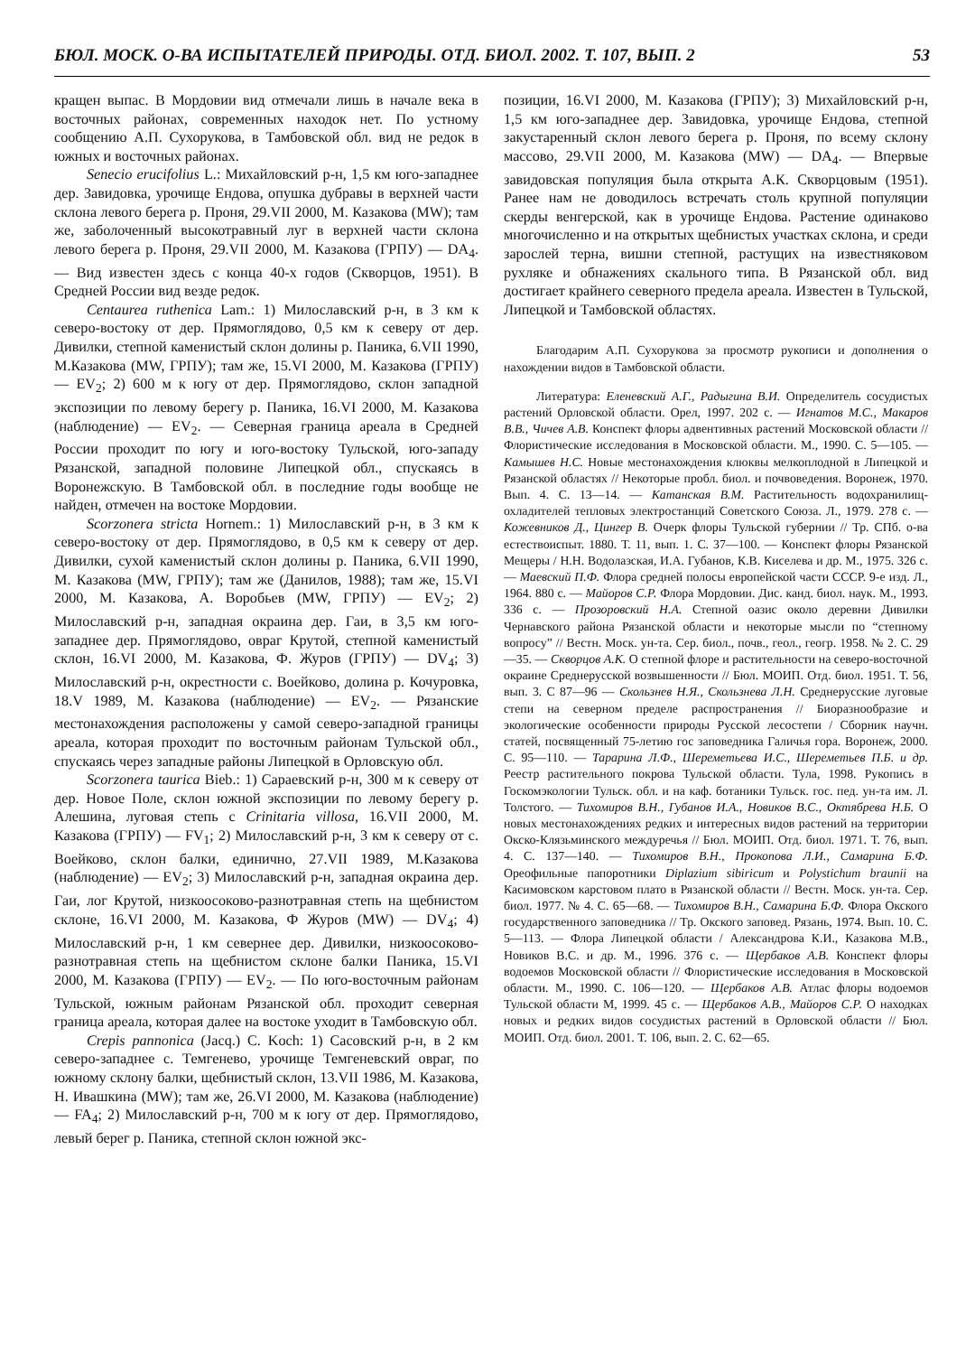БЮЛ. МОСК. О-ВА ИСПЫТАТЕЛЕЙ ПРИРОДЫ. ОТД. БИОЛ. 2002. Т. 107, ВЫП. 2 53
кращен выпас. В Мордовии вид отмечали лишь в начале века в восточных районах, современных находок нет. По устному сообщению А.П. Сухорукова, в Тамбовской обл. вид не редок в южных и восточных районах.
Senecio erucifolius L.: Михайловский р-н, 1,5 км юго-западнее дер. Завидовка, урочище Ендова, опушка дубравы в верхней части склона левого берега р. Проня, 29.VII 2000, М. Казакова (MW); там же, заболоченный высокотравный луг в верхней части склона левого берега р. Проня, 29.VII 2000, М. Казакова (ГРПУ) — DA<sub>4</sub>. — Вид известен здесь с конца 40-х годов (Скворцов, 1951). В Средней России вид везде редок.
Centaurea ruthenica Lam.: 1) Милославский р-н, в 3 км к северо-востоку от дер. Прямоглядово, 0,5 км к северу от дер. Дивилки, степной каменистый склон долины р. Паника, 6.VII 1990, М.Казакова (MW, ГРПУ); там же, 15.VI 2000, М. Казакова (ГРПУ) — EV<sub>2</sub>; 2) 600 м к югу от дер. Прямоглядово, склон западной экспозиции по левому берегу р. Паника, 16.VI 2000, М. Казакова (наблюдение) — EV<sub>2</sub>. — Северная граница ареала в Средней России проходит по югу и юго-востоку Тульской, юго-западу Рязанской, западной половине Липецкой обл., спускаясь в Воронежскую. В Тамбовской обл. в последние годы вообще не найден, отмечен на востоке Мордовии.
Scorzonera stricta Hornem.: 1) Милославский р-н, в 3 км к северо-востоку от дер. Прямоглядово, в 0,5 км к северу от дер. Дивилки, сухой каменистый склон долины р. Паника, 6.VII 1990, М. Казакова (MW, ГРПУ); там же (Данилов, 1988); там же, 15.VI 2000, М. Казакова, А. Воробьев (MW, ГРПУ) — EV<sub>2</sub>; 2) Милославский р-н, западная окраина дер. Гаи, в 3,5 км юго-западнее дер. Прямоглядово, овраг Крутой, степной каменистый склон, 16.VI 2000, М. Казакова, Ф. Журов (ГРПУ) — DV<sub>4</sub>; 3) Милославский р-н, окрестности с. Воейково, долина р. Кочуровка, 18.V 1989, М. Казакова (наблюдение) — EV<sub>2</sub>. — Рязанские местонахождения расположены у самой северо-западной границы ареала, которая проходит по восточным районам Тульской обл., спускаясь через западные районы Липецкой в Орловскую обл.
Scorzonera taurica Bieb.: 1) Сараевский р-н, 300 м к северу от дер. Новое Поле, склон южной экспозиции по левому берегу р. Алешина, луговая степь с Crinitaria villosa, 16.VII 2000, М. Казакова (ГРПУ) — FV<sub>1</sub>; 2) Милославский р-н, 3 км к северу от с. Воейково, склон балки, единично, 27.VII 1989, М.Казакова (наблюдение) — EV<sub>2</sub>; 3) Милославский р-н, западная окраина дер. Гаи, лог Крутой, низкоосоково-разнотравная степь на щебнистом склоне, 16.VI 2000, М. Казакова, Ф Журов (MW) — DV<sub>4</sub>; 4) Милославский р-н, 1 км севернее дер. Дивилки, низкоосоково-разнотравная степь на щебнистом склоне балки Паника, 15.VI 2000, М. Казакова (ГРПУ) — EV<sub>2</sub>. — По юго-восточным районам Тульской, южным районам Рязанской обл. проходит северная граница ареала, которая далее на востоке уходит в Тамбовскую обл.
Crepis pannonica (Jacq.) C. Koch: 1) Сасовский р-н, в 2 км северо-западнее с. Темгенево, урочище Темгеневский овраг, по южному склону балки, щебнистый склон, 13.VII 1986, М. Казакова, Н. Ивашкина (MW); там же, 26.VI 2000, М. Казакова (наблюдение) — FA<sub>4</sub>; 2) Милославский р-н, 700 м к югу от дер. Прямоглядово, левый берег р. Паника, степной склон южной экс-
позиции, 16.VI 2000, М. Казакова (ГРПУ); 3) Михайловский р-н, 1,5 км юго-западнее дер. Завидовка, урочище Ендова, степной закустаренный склон левого берега р. Проня, по всему склону массово, 29.VII 2000, М. Казакова (MW) — DA<sub>4</sub>. — Впервые завидовская популяция была открыта А.К. Скворцовым (1951). Ранее нам не доводилось встречать столь крупной популяции скерды венгерской, как в урочище Ендова. Растение одинаково многочисленно и на открытых щебнистых участках склона, и среди зарослей терна, вишни степной, растущих на известняковом рухляке и обнажениях скального типа. В Рязанской обл. вид достигает крайнего северного предела ареала. Известен в Тульской, Липецкой и Тамбовской областях.
Благодарим А.П. Сухорукова за просмотр рукописи и дополнения о нахождении видов в Тамбовской области.
Литература: Еленевский А.Г., Радыгина В.И. Определитель сосудистых растений Орловской области. Орел, 1997. 202 с. — Игнатов М.С., Макаров В.В., Чичев А.В. Конспект флоры адвентивных растений Московской области // Флористические исследования в Московской области. М., 1990. С. 5—105. — Камышев Н.С. Новые местонахождения клюквы мелкоплодной в Липецкой и Рязанской областях // Некоторые пробл. биол. и почвоведения. Воронеж, 1970. Вып. 4. С. 13—14. — Катанская В.М. Растительность водохранилищ-охладителей тепловых электростанций Советского Союза. Л., 1979. 278 с. — Кожевников Д., Цингер В. Очерк флоры Тульской губернии // Тр. СПб. о-ва естествоиспыт. 1880. Т. 11, вып. 1. С. 37—100. — Конспект флоры Рязанской Мещеры / Н.Н. Водолазская, И.А. Губанов, К.В. Киселева и др. М., 1975. 326 с. — Маевский П.Ф. Флора средней полосы европейской части СССР. 9-е изд. Л., 1964. 880 с. — Майоров С.Р. Флора Мордовии. Дис. канд. биол. наук. М., 1993. 336 с. — Прозоровский Н.А. Степной оазис около деревни Дивилки Чернавского района Рязанской области и некоторые мысли по “степному вопросу” // Вестн. Моск. ун-та. Сер. биол., почв., геол., геогр. 1958. № 2. С. 29—35. — Скворцов А.К. О степной флоре и растительности на северо-восточной окраине Среднерусской возвышенности // Бюл. МОИП. Отд. биол. 1951. Т. 56, вып. 3. С 87—96 — Скользнев Н.Я., Скользнева Л.Н. Среднерусские луговые степи на северном пределе распространения // Биоразнообразие и экологические особенности природы Русской лесостепи / Сборник научн. статей, посвященный 75-летию гос заповедника Галичья гора. Воронеж, 2000. С. 95—110. — Тарарина Л.Ф., Шереметьева И.С., Шереметьев П.Б. и др. Реестр растительного покрова Тульской области. Тула, 1998. Рукопись в Госкомэкологии Тульск. обл. и на каф. ботаники Тульск. гос. пед. ун-та им. Л. Толстого. — Тихомиров В.Н., Губанов И.А., Новиков В.С., Октябрева Н.Б. О новых местонахождениях редких и интересных видов растений на территории Окско-Клязьминского междуречья // Бюл. МОИП. Отд. биол. 1971. Т. 76, вып. 4. С. 137—140. — Тихомиров В.Н., Прокопова Л.И., Самарина Б.Ф. Ореофильные папоротники Diplazium sibiricum и Polystichum braunii на Касимовском карстовом плато в Рязанской области // Вестн. Моск. ун-та. Сер. биол. 1977. № 4. С. 65—68. — Тихомиров В.Н., Самарина Б.Ф. Флора Окского государственного заповедника // Тр. Окского заповед. Рязань, 1974. Вып. 10. С. 5—113. — Флора Липецкой области / Александрова К.И., Казакова М.В., Новиков В.С. и др. М., 1996. 376 с. — Щербаков А.В. Конспект флоры водоемов Московской области // Флористические исследования в Московской области. М., 1990. С. 106—120. — Щербаков А.В. Атлас флоры водоемов Тульской области М, 1999. 45 с. — Щербаков А.В., Майоров С.Р. О находках новых и редких видов сосудистых растений в Орловской области // Бюл. МОИП. Отд. биол. 2001. Т. 106, вып. 2. С. 62—65.